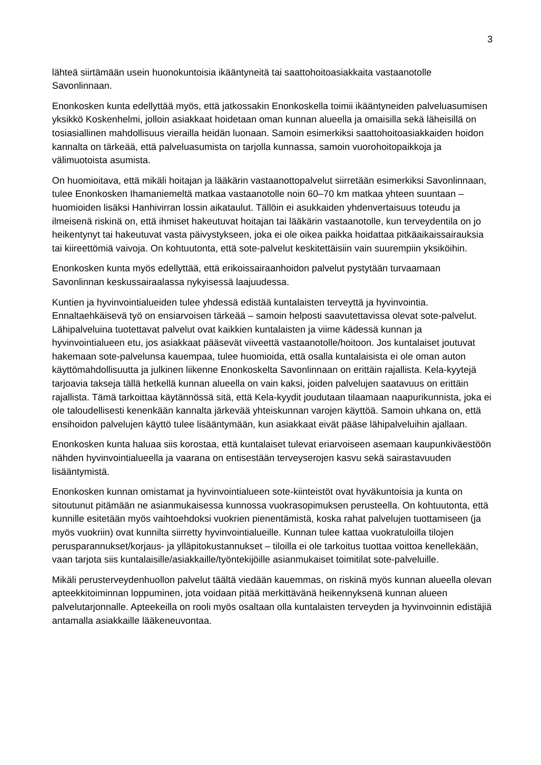3
lähteä siirtämään usein huonokuntoisia ikääntyneitä tai saattohoitoasiakkaita vastaanotolle Savonlinnaan.
Enonkosken kunta edellyttää myös, että jatkossakin Enonkoskella toimii ikääntyneiden palveluasumisen yksikkö Koskenhelmi, jolloin asiakkaat hoidetaan oman kunnan alueella ja omaisilla sekä läheisillä on tosiasiallinen mahdollisuus vierailla heidän luonaan. Samoin esimerkiksi saattohoitoasiakkaiden hoidon kannalta on tärkeää, että palveluasumista on tarjolla kunnassa, samoin vuorohoitopaikkoja ja välimuotoista asumista.
On huomioitava, että mikäli hoitajan ja lääkärin vastaanottopalvelut siirretään esimerkiksi Savonlinnaan, tulee Enonkosken Ihamaniemeltä matkaa vastaanotolle noin 60–70 km matkaa yhteen suuntaan – huomioiden lisäksi Hanhivirran lossin aikataulut. Tällöin ei asukkaiden yhdenvertaisuus toteudu ja ilmeisenä riskinä on, että ihmiset hakeutuvat hoitajan tai lääkärin vastaanotolle, kun terveydentila on jo heikentynyt tai hakeutuvat vasta päivystykseen, joka ei ole oikea paikka hoidattaa pitkäaikaissairauksia tai kiireettömiä vaivoja. On kohtuutonta, että sote-palvelut keskitettäisiin vain suurempiin yksiköihin.
Enonkosken kunta myös edellyttää, että erikoissairaanhoidon palvelut pystytään turvaamaan Savonlinnan keskussairaalassa nykyisessä laajuudessa.
Kuntien ja hyvinvointialueiden tulee yhdessä edistää kuntalaisten terveyttä ja hyvinvointia. Ennaltaehkäisevä työ on ensiarvoisen tärkeää – samoin helposti saavutettavissa olevat sote-palvelut. Lähipalveluina tuotettavat palvelut ovat kaikkien kuntalaisten ja viime kädessä kunnan ja hyvinvointialueen etu, jos asiakkaat pääsevät viiveettä vastaanotolle/hoitoon. Jos kuntalaiset joutuvat hakemaan sote-palvelunsa kauempaa, tulee huomioida, että osalla kuntalaisista ei ole oman auton käyttömahdollisuutta ja julkinen liikenne Enonkoskelta Savonlinnaan on erittäin rajallista. Kela-kyytejä tarjoavia takseja tällä hetkellä kunnan alueella on vain kaksi, joiden palvelujen saatavuus on erittäin rajallista. Tämä tarkoittaa käytännössä sitä, että Kela-kyydit joudutaan tilaamaan naapurikunnista, joka ei ole taloudellisesti kenenkään kannalta järkevää yhteiskunnan varojen käyttöä. Samoin uhkana on, että ensihoidon palvelujen käyttö tulee lisääntymään, kun asiakkaat eivät pääse lähipalveluihin ajallaan.
Enonkosken kunta haluaa siis korostaa, että kuntalaiset tulevat eriarvoiseen asemaan kaupunkiväestöön nähden hyvinvointialueella ja vaarana on entisestään terveyserojen kasvu sekä sairastavuuden lisääntymistä.
Enonkosken kunnan omistamat ja hyvinvointialueen sote-kiinteistöt ovat hyväkuntoisia ja kunta on sitoutunut pitämään ne asianmukaisessa kunnossa vuokrasopimuksen perusteella. On kohtuutonta, että kunnille esitetään myös vaihtoehdoksi vuokrien pienentämistä, koska rahat palvelujen tuottamiseen (ja myös vuokriin) ovat kunnilta siirretty hyvinvointialueille. Kunnan tulee kattaa vuokratuloilla tilojen perusparannukset/korjaus- ja ylläpitokustannukset – tiloilla ei ole tarkoitus tuottaa voittoa kenellekään, vaan tarjota siis kuntalaisille/asiakkaille/työntekijöille asianmukaiset toimitilat sote-palveluille.
Mikäli perusterveydenhuollon palvelut täältä viedään kauemmas, on riskinä myös kunnan alueella olevan apteekkitoiminnan loppuminen, jota voidaan pitää merkittävänä heikennyksenä kunnan alueen palvelutarjonnalle. Apteekeilla on rooli myös osaltaan olla kuntalaisten terveyden ja hyvinvoinnin edistäjiä antamalla asiakkaille lääkeneuvontaa.